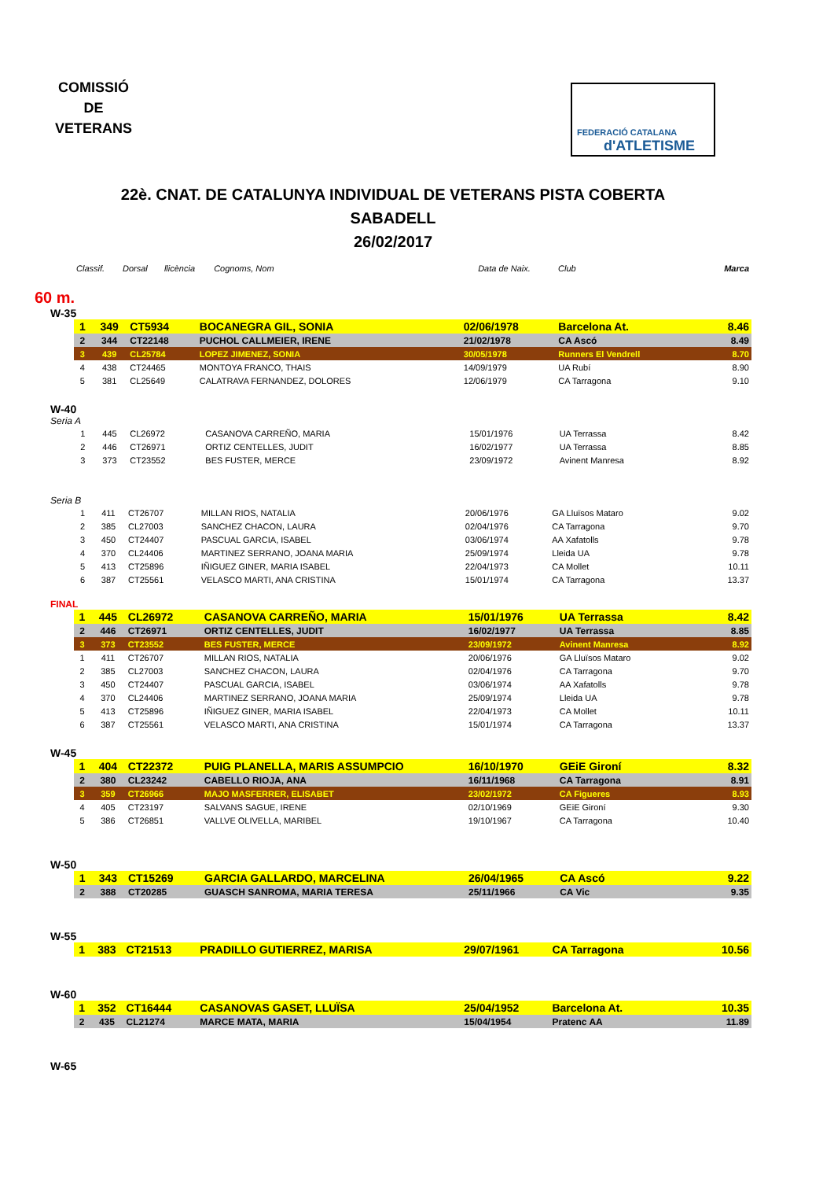COMISSIÓ
DE
VETERANS
FEDERACIÓ CATALANA
d'ATLETISME
22è. CNAT. DE CATALUNYA INDIVIDUAL DE VETERANS PISTA COBERTA
SABADELL
26/02/2017
| Classif. | Dorsal | llicència | Cognoms, Nom | Data de Naix. | Club | Marca |
| --- | --- | --- | --- | --- | --- | --- |
60 m.
W-35
| 1 | 349 | CT5934 | BOCANEGRA GIL, SONIA | 02/06/1978 | Barcelona At. | 8.46 |
| 2 | 344 | CT22148 | PUCHOL CALLMEIER, IRENE | 21/02/1978 | CA Ascó | 8.49 |
| 3 | 439 | CL25784 | LOPEZ JIMENEZ, SONIA | 30/05/1978 | Runners El Vendrell | 8.70 |
| 4 | 438 | CT24465 | MONTOYA FRANCO, THAIS | 14/09/1979 | UA Rubí | 8.90 |
| 5 | 381 | CL25649 | CALATRAVA FERNANDEZ, DOLORES | 12/06/1979 | CA Tarragona | 9.10 |
W-40
Seria A
| 1 | 445 | CL26972 | CASANOVA CARREÑO, MARIA | 15/01/1976 | UA Terrassa | 8.42 |
| 2 | 446 | CT26971 | ORTIZ CENTELLES, JUDIT | 16/02/1977 | UA Terrassa | 8.85 |
| 3 | 373 | CT23552 | BES FUSTER, MERCE | 23/09/1972 | Avinent Manresa | 8.92 |
Seria B
| 1 | 411 | CT26707 | MILLAN RIOS, NATALIA | 20/06/1976 | GA Lluïsos Mataro | 9.02 |
| 2 | 385 | CL27003 | SANCHEZ CHACON, LAURA | 02/04/1976 | CA Tarragona | 9.70 |
| 3 | 450 | CT24407 | PASCUAL GARCIA, ISABEL | 03/06/1974 | AA Xafatolls | 9.78 |
| 4 | 370 | CL24406 | MARTINEZ SERRANO, JOANA MARIA | 25/09/1974 | Lleida UA | 9.78 |
| 5 | 413 | CT25896 | IÑIGUEZ GINER, MARIA ISABEL | 22/04/1973 | CA Mollet | 10.11 |
| 6 | 387 | CT25561 | VELASCO MARTI, ANA CRISTINA | 15/01/1974 | CA Tarragona | 13.37 |
FINAL
| 1 | 445 | CL26972 | CASANOVA CARREÑO, MARIA | 15/01/1976 | UA Terrassa | 8.42 |
| 2 | 446 | CT26971 | ORTIZ CENTELLES, JUDIT | 16/02/1977 | UA Terrassa | 8.85 |
| 3 | 373 | CT23552 | BES FUSTER, MERCE | 23/09/1972 | Avinent Manresa | 8.92 |
| 1 | 411 | CT26707 | MILLAN RIOS, NATALIA | 20/06/1976 | GA Lluïsos Mataro | 9.02 |
| 2 | 385 | CL27003 | SANCHEZ CHACON, LAURA | 02/04/1976 | CA Tarragona | 9.70 |
| 3 | 450 | CT24407 | PASCUAL GARCIA, ISABEL | 03/06/1974 | AA Xafatolls | 9.78 |
| 4 | 370 | CL24406 | MARTINEZ SERRANO, JOANA MARIA | 25/09/1974 | Lleida UA | 9.78 |
| 5 | 413 | CT25896 | IÑIGUEZ GINER, MARIA ISABEL | 22/04/1973 | CA Mollet | 10.11 |
| 6 | 387 | CT25561 | VELASCO MARTI, ANA CRISTINA | 15/01/1974 | CA Tarragona | 13.37 |
W-45
| 1 | 404 | CT22372 | PUIG PLANELLA, MARIS ASSUMPCIO | 16/10/1970 | GEiE Gironí | 8.32 |
| 2 | 380 | CL23242 | CABELLO RIOJA, ANA | 16/11/1968 | CA Tarragona | 8.91 |
| 3 | 359 | CT26966 | MAJO MASFERRER, ELISABET | 23/02/1972 | CA Figueres | 8.93 |
| 4 | 405 | CT23197 | SALVANS SAGUE, IRENE | 02/10/1969 | GEiE Gironí | 9.30 |
| 5 | 386 | CT26851 | VALLVE OLIVELLA, MARIBEL | 19/10/1967 | CA Tarragona | 10.40 |
W-50
| 1 | 343 | CT15269 | GARCIA GALLARDO, MARCELINA | 26/04/1965 | CA Ascó | 9.22 |
| 2 | 388 | CT20285 | GUASCH SANROMA, MARIA TERESA | 25/11/1966 | CA Vic | 9.35 |
W-55
| 1 | 383 | CT21513 | PRADILLO GUTIERREZ, MARISA | 29/07/1961 | CA Tarragona | 10.56 |
W-60
| 1 | 352 | CT16444 | CASANOVAS GASET, LLUÏSA | 25/04/1952 | Barcelona At. | 10.35 |
| 2 | 435 | CL21274 | MARCE MATA, MARIA | 15/04/1954 | Pratenc AA | 11.89 |
W-65